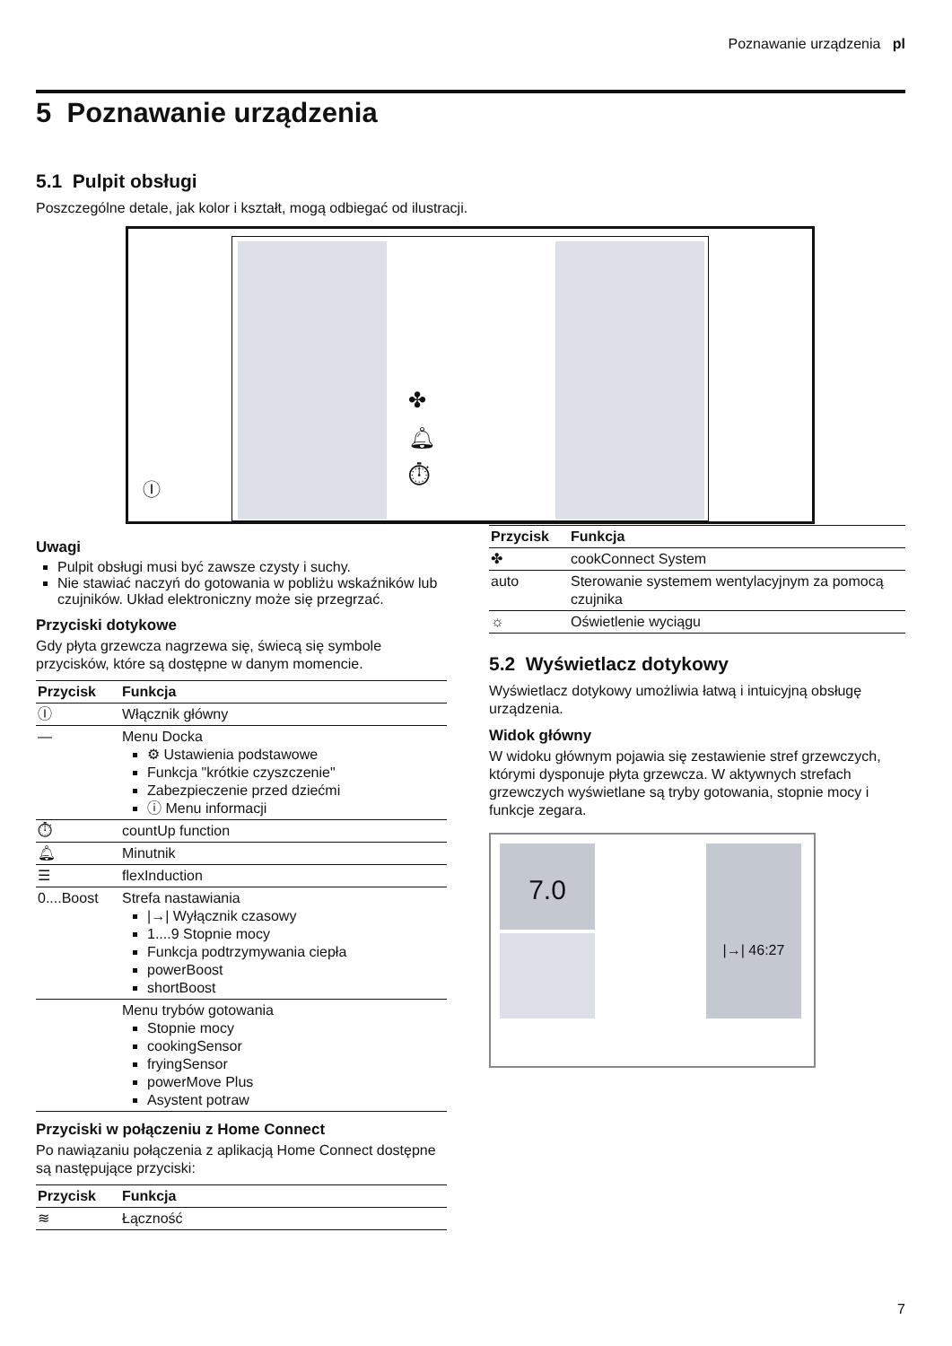Poznawanie urządzenia pl
5 Poznawanie urządzenia
5.1 Pulpit obsługi
Poszczególne detale, jak kolor i kształt, mogą odbiegać od ilustracji.
✤
🔔︎
⏱︎
Ⓘ
Uwagi
Pulpit obsługi musi być zawsze czysty i suchy.
Nie stawiać naczyń do gotowania w pobliżu wskaźników lub czujników. Układ elektroniczny może się przegrzać.
Przyciski dotykowe
Gdy płyta grzewcza nagrzewa się, świecą się symbole przycisków, które są dostępne w danym momencie.
| Przycisk | Funkcja |
| --- | --- |
| Ⓘ | Włącznik główny |
| — | Menu Docka ⚙ Ustawienia podstawowe Funkcja "krótkie czyszczenie" Zabezpieczenie przed dziećmi ⓘ Menu informacji |
| ⏱ | countUp function |
| 🔔︎ | Minutnik |
| ☰ | flexInduction |
| 0....Boost | Strefa nastawiania /→/ Wyłącznik czasowy 1....9 Stopnie mocy Funkcja podtrzymywania ciepła powerBoost shortBoost |
| | Menu trybów gotowania Stopnie mocy cookingSensor fryingSensor powerMove Plus Asystent potraw |
Przyciski w połączeniu z Home Connect
Po nawiązaniu połączenia z aplikacją Home Connect dostępne są następujące przyciski:
| Przycisk | Funkcja |
| --- | --- |
| ≋ | Łączność |
| Przycisk | Funkcja |
| --- | --- |
| ✤ | cookConnect System |
| auto | Sterowanie systemem wentylacyjnym za pomocą czujnika |
| ☼ | Oświetlenie wyciągu |
5.2 Wyświetlacz dotykowy
Wyświetlacz dotykowy umożliwia łatwą i intuicyjną obsługę urządzenia.
Widok główny
W widoku głównym pojawia się zestawienie stref grzewczych, którymi dysponuje płyta grzewcza. W aktywnych strefach grzewczych wyświetlane są tryby gotowania, stopnie mocy i funkcje zegara.
7.0 |→| 46:27
7